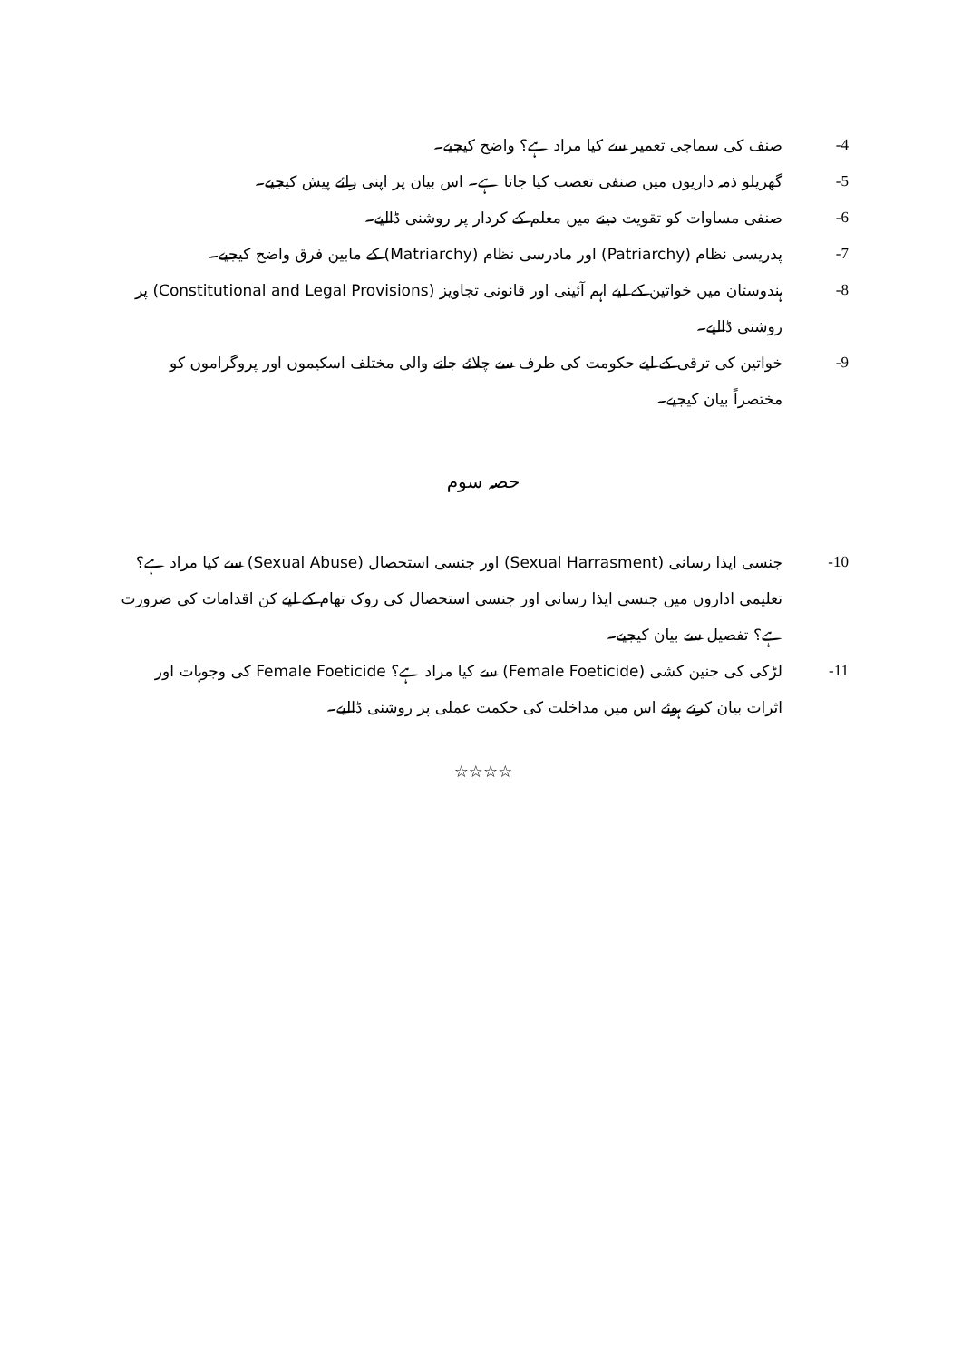-4 صنف کی سماجی تعمیر سے کیا مراد ہے؟ واضح کیجیے۔
-5 گھریلو ذمہ داریوں میں صنفی تعصب کیا جاتا ہے۔ اس بیان پر اپنی رائے پیش کیجیے۔
-6 صنفی مساوات کو تقویت دینے میں معلم کے کردار پر روشنی ڈالیے۔
-7 پدریسی نظام (Patriarchy) اور مادرسی نظام (Matriarchy) کے مابین فرق واضح کیجیے۔
-8 ہندوستان میں خواتین کے لیے اہم آئینی اور قانونی تجاویز (Constitutional and Legal Provisions) پر روشنی ڈالیے۔
-9 خواتین کی ترقی کے لیے حکومت کی طرف سے چلائے جانے والی مختلف اسکیموں اور پروگراموں کو مختصراً بیان کیجیے۔
حصہ سوم
-10 جنسی ایذا رسانی (Sexual Harrasment) اور جنسی استحصال (Sexual Abuse) سے کیا مراد ہے؟ تعلیمی اداروں میں جنسی ایذا رسانی اور جنسی استحصال کی روک تھام کے لیے کن اقدامات کی ضرورت ہے؟ تفصیل سے بیان کیجیے۔
-11 لڑکی کی جنین کشی (Female Foeticide) سے کیا مراد ہے؟ Female Foeticide کی وجوہات اور اثرات بیان کرتے ہوئے اس میں مداخلت کی حکمت عملی پر روشنی ڈالیے۔
☆☆☆☆